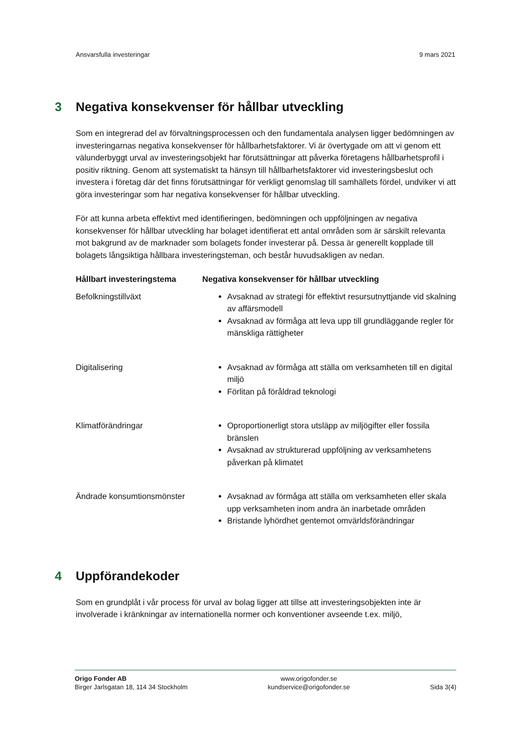Ansvarsfulla investeringar 9 mars 2021
3 Negativa konsekvenser för hållbar utveckling
Som en integrerad del av förvaltningsprocessen och den fundamentala analysen ligger bedömningen av investeringarnas negativa konsekvenser för hållbarhetsfaktorer. Vi är övertygade om att vi genom ett välunderbyggt urval av investeringsobjekt har förutsättningar att påverka företagens hållbarhetsprofil i positiv riktning. Genom att systematiskt ta hänsyn till hållbarhetsfaktorer vid investeringsbeslut och investera i företag där det finns förutsättningar för verkligt genomslag till samhällets fördel, undviker vi att göra investeringar som har negativa konsekvenser för hållbar utveckling.
För att kunna arbeta effektivt med identifieringen, bedömningen och uppföljningen av negativa konsekvenser för hållbar utveckling har bolaget identifierat ett antal områden som är särskilt relevanta mot bakgrund av de marknader som bolagets fonder investerar på. Dessa är generellt kopplade till bolagets långsiktiga hållbara investeringsteman, och består huvudsakligen av nedan.
| Hållbart investeringstema | Negativa konsekvenser för hållbar utveckling |
| --- | --- |
| Befolkningstillväxt | Avsaknad av strategi för effektivt resursutnyttjande vid skalning av affärsmodell Avsaknad av förmåga att leva upp till grundläggande regler för mänskliga rättigheter |
| Digitalisering | Avsaknad av förmåga att ställa om verksamheten till en digital miljö Förlitan på föråldrad teknologi |
| Klimatförändringar | Oproportionerligt stora utsläpp av miljögifter eller fossila bränslen Avsaknad av strukturerad uppföljning av verksamhetens påverkan på klimatet |
| Ändrade konsumtionsmönster | Avsaknad av förmåga att ställa om verksamheten eller skala upp verksamheten inom andra än inarbetade områden Bristande lyhördhet gentemot omvärldsförändringar |
4 Uppförandekoder
Som en grundplåt i vår process för urval av bolag ligger att tillse att investeringsobjekten inte är involverade i kränkningar av internationella normer och konventioner avseende t.ex. miljö,
Origo Fonder AB
Birger Jarlsgatan 18, 114 34 Stockholm
www.origofonder.se
kundservice@origofonder.se
Sida 3(4)